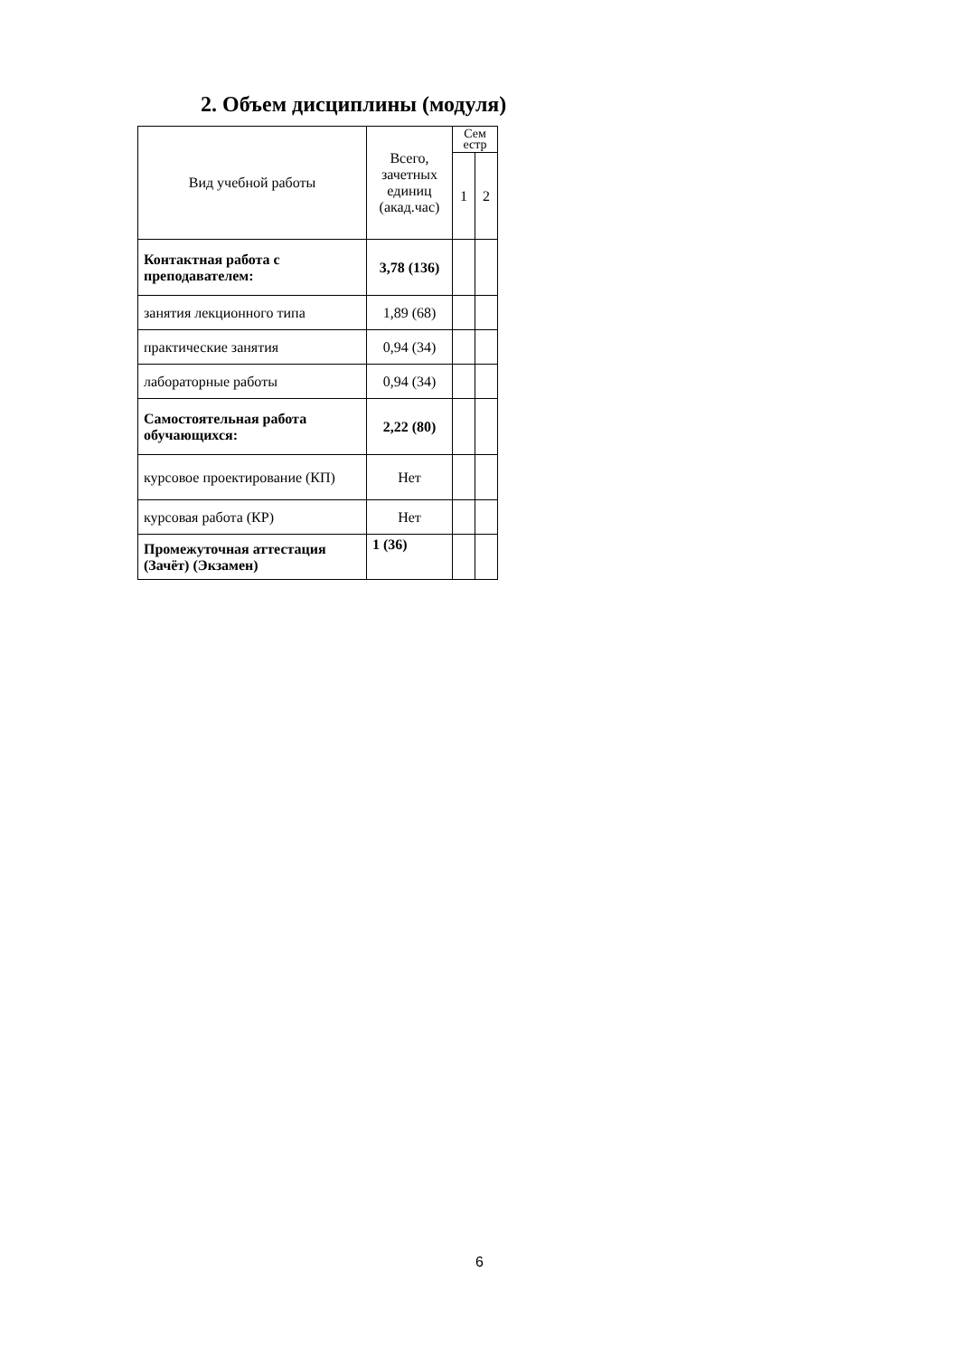2. Объем дисциплины (модуля)
| Вид учебной работы | Всего, зачетных единиц (акад.час) | Сем естр | |
| --- | --- | --- | --- |
| | | 1 | 2 |
| Контактная работа с преподавателем: | 3,78 (136) | | |
| занятия лекционного типа | 1,89 (68) | | |
| практические занятия | 0,94 (34) | | |
| лабораторные работы | 0,94 (34) | | |
| Самостоятельная работа обучающихся: | 2,22 (80) | | |
| курсовое проектирование (КП) | Нет | | |
| курсовая работа (КР) | Нет | | |
| Промежуточная аттестация (Зачёт) (Экзамен) | 1 (36) | | |
6